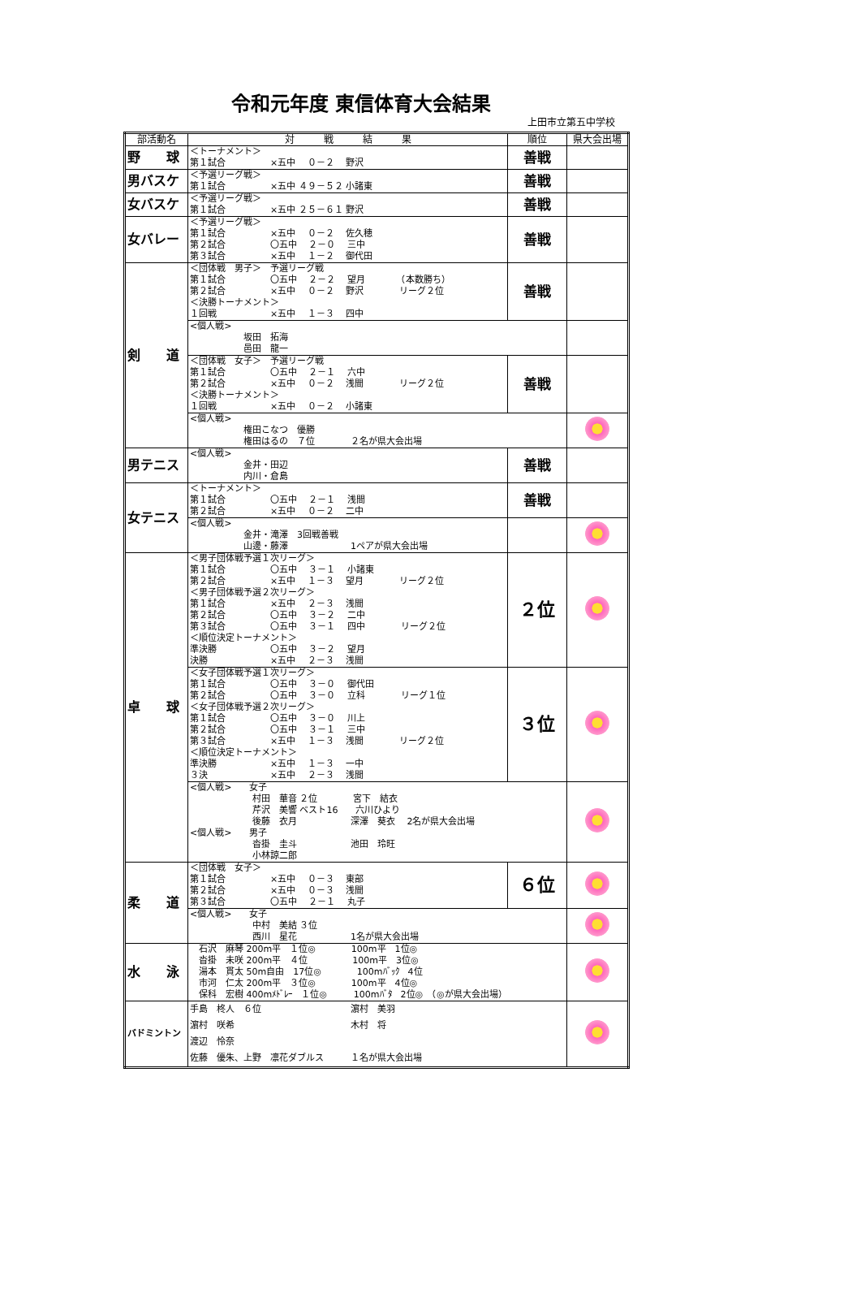令和元年度 東信体育大会結果
上田市立第五中学校
| 部活動名 | 対 戦 結 果 | 順位 | 県大会出場 |
| --- | --- | --- | --- |
| 野 球 | ＜トーナメント＞ 第１試合 ×五中 ０－２ 野沢 | 善戦 | |
| 男バスケ | ＜予選リーグ戦＞ 第１試合 ×五中 ４９－５２ 小諸東 | 善戦 | |
| 女バスケ | ＜予選リーグ戦＞ 第１試合 ×五中 ２５－６１ 野沢 | 善戦 | |
| 女バレー | ＜予選リーグ戦＞ 第１試合 ×五中 ０－２ 佐久穂 第２試合 〇五中 ２－０ 三中 第３試合 ×五中 １－２ 御代田 | 善戦 | |
| 剣 道 | ＜団体戦 男子＞ 予選リーグ戦 第１試合 〇五中 ２－２ 望月 （本数勝ち） 第２試合 ×五中 ０－２ 野沢 リーグ２位 ＜決勝トーナメント＞ １回戦 ×五中 １－３ 四中 | 善戦 | |
| | <個人戦> 坂田 拓海 邑田 龍一 | | |
| | ＜団体戦 女子＞ 予選リーグ戦 第１試合 〇五中 ２－１ 六中 第２試合 ×五中 ０－２ 浅間 リーグ２位 ＜決勝トーナメント＞ １回戦 ×五中 ０－２ 小諸東 | 善戦 | |
| | <個人戦> 権田こなつ 優勝 権田はるの ７位 ２名が県大会出場 | | |
| 男テニス | <個人戦> 金井・田辺 内川・倉島 | 善戦 | |
| 女テニス | ＜トーナメント＞ 第１試合 〇五中 ２－１ 浅間 第２試合 ×五中 ０－２ 二中 | 善戦 | |
| | <個人戦> 金井・滝澤 3回戦善戦 山邊・藤澤 1ペアが県大会出場 | | |
| 卓 球 | ＜男子団体戦予選１次リーグ＞ 第１試合 〇五中 ３－１ 小諸東 第２試合 ×五中 １－３ 望月 リーグ２位 ＜男子団体戦予選２次リーグ＞ 第１試合 ×五中 ２－３ 浅間 第２試合 〇五中 ３－２ 二中 第３試合 〇五中 ３－１ 四中 リーグ２位 ＜順位決定トーナメント＞ 準決勝 〇五中 ３－２ 望月 決勝 ×五中 ２－３ 浅間 | ２位 | |
| | ＜女子団体戦予選１次リーグ＞ 第１試合 〇五中 ３－０ 御代田 第２試合 〇五中 ３－０ 立科 リーグ１位 ＜女子団体戦予選２次リーグ＞ 第１試合 〇五中 ３－０ 川上 第２試合 〇五中 ３－１ 三中 第３試合 ×五中 １－３ 浅間 リーグ２位 ＜順位決定トーナメント＞ 準決勝 ×五中 １－３ 一中 ３決 ×五中 ２－３ 浅間 | ３位 | |
| | <個人戦> 女子 村田 華音 ２位 宮下 結衣 芹沢 美響 ベスト16 六川ひより 後藤 衣月 深澤 葵衣 2名が県大会出場 <個人戦> 男子 沓掛 圭斗 池田 玲旺 小林諒二郎 | | |
| 柔 道 | ＜団体戦 女子＞ 第１試合 ×五中 ０－３ 東部 第２試合 ×五中 ０－３ 浅間 第３試合 〇五中 ２－１ 丸子 | ６位 | |
| | <個人戦> 女子 中村 美結 ３位 西川 星花 1名が県大会出場 | | |
| 水 泳 | 石沢 麻琴 200m平 １位◎ 100m平 1位◎ 沓掛 未咲 200m平 ４位 100m平 3位◎ 湯本 貫太 50m自由 17位◎ 100mﾊﾞｯｸ 4位 市河 仁太 200m平 ３位◎ 100m平 4位◎ 保科 宏樹 400mﾒﾄﾞﾚｰ １位◎ 100mﾊﾞﾀ 2位◎ （◎が県大会出場） | | |
| バドミントン | 手島 柊人 ６位 濵村 美羽 濵村 咲希 木村 将 渡辺 怜奈 佐藤 優朱、上野 凛花ダブルス １名が県大会出場 | | |